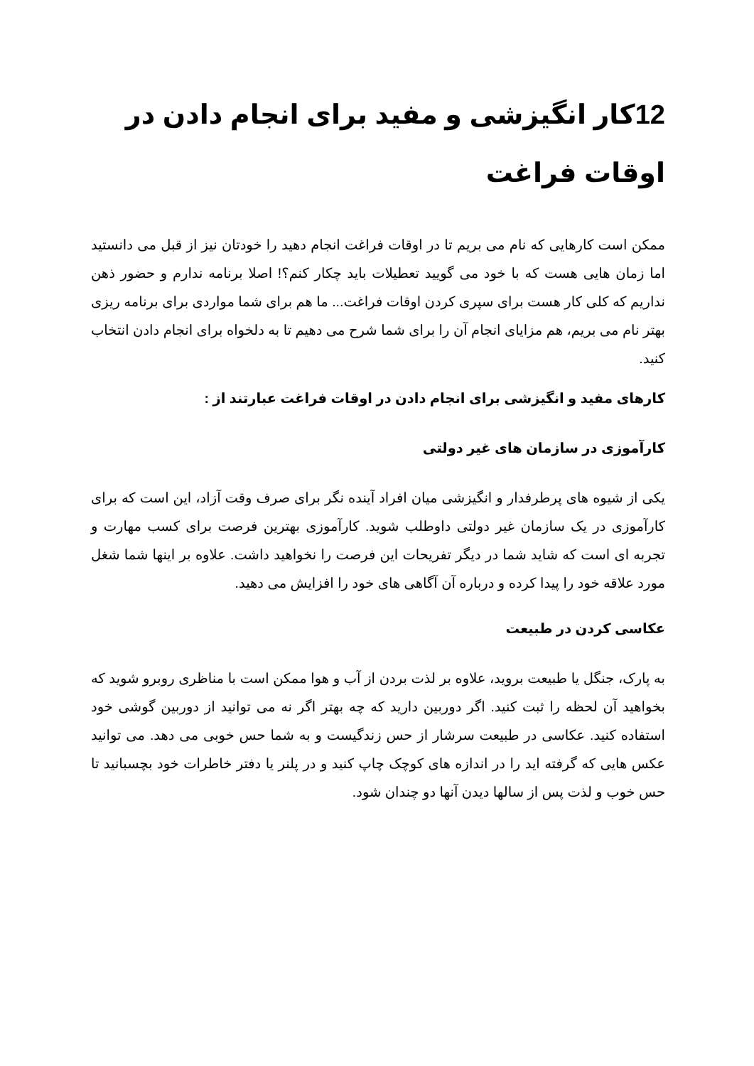12کار انگیزشی و مفید برای انجام دادن در اوقات فراغت
ممکن است کارهایی که نام می بریم تا در اوقات فراغت انجام دهید را خودتان نیز از قبل می دانستید اما زمان هایی هست که با خود می گویید تعطیلات باید چکار کنم؟! اصلا برنامه ندارم و حضور ذهن نداریم که کلی کار هست برای سپری کردن اوقات فراغت... ما هم برای شما مواردی برای برنامه ریزی بهتر نام می بریم، هم مزایای انجام آن را برای شما شرح می دهیم تا به دلخواه برای انجام دادن انتخاب کنید.
کارهای مفید و انگیزشی برای انجام دادن در اوقات فراغت عبارتند از :
کارآموزی در سازمان های غیر دولتی
یکی از شیوه های پرطرفدار و انگیزشی میان افراد آینده نگر برای صرف وقت آزاد، این است که برای کارآموزی در یک سازمان غیر دولتی داوطلب شوید. کارآموزی بهترین فرصت برای کسب مهارت و تجربه ای است که شاید شما در دیگر تفریحات این فرصت را نخواهید داشت. علاوه بر اینها شما شغل مورد علاقه خود را پیدا کرده و درباره آن آگاهی های خود را افزایش می دهید.
عکاسی کردن در طبیعت
به پارک، جنگل یا طبیعت بروید، علاوه بر لذت بردن از آب و هوا ممکن است با مناظری روبرو شوید که بخواهید آن لحظه را ثبت کنید. اگر دوربین دارید که چه بهتر اگر نه می توانید از دوربین گوشی خود استفاده کنید. عکاسی در طبیعت سرشار از حس زندگیست و به شما حس خوبی می دهد. می توانید عکس هایی که گرفته اید را در اندازه های کوچک چاپ کنید و در پلنر یا دفتر خاطرات خود بچسبانید تا حس خوب و لذت پس از سالها دیدن آنها دو چندان شود.